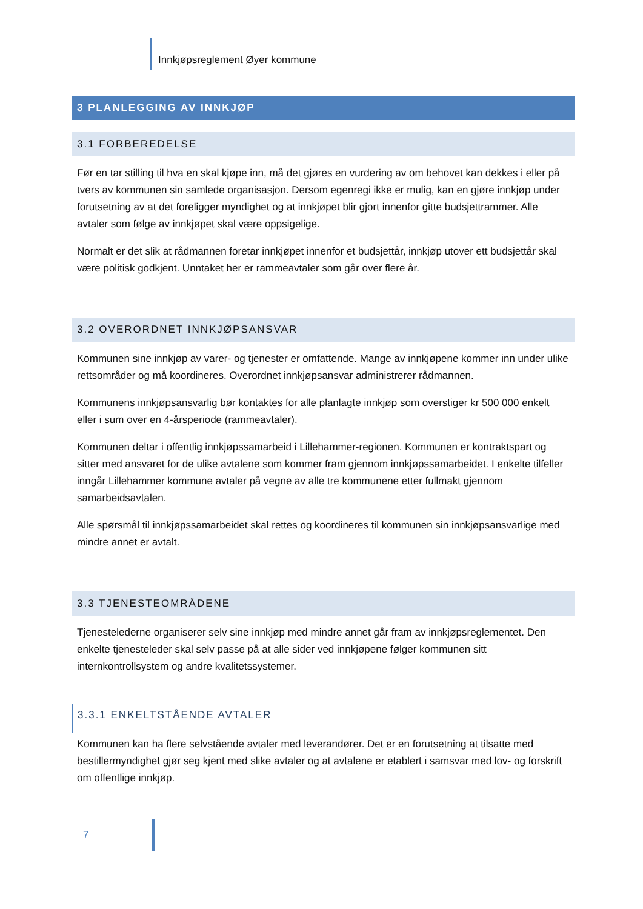Innkjøpsreglement Øyer kommune
3 PLANLEGGING AV INNKJØP
3.1 FORBEREDELSE
Før en tar stilling til hva en skal kjøpe inn, må det gjøres en vurdering av om behovet kan dekkes i eller på tvers av kommunen sin samlede organisasjon. Dersom egenregi ikke er mulig, kan en gjøre innkjøp under forutsetning av at det foreligger myndighet og at innkjøpet blir gjort innenfor gitte budsjettrammer. Alle avtaler som følge av innkjøpet skal være oppsigelige.
Normalt er det slik at rådmannen foretar innkjøpet innenfor et budsjettår, innkjøp utover ett budsjettår skal være politisk godkjent. Unntaket her er rammeavtaler som går over flere år.
3.2 OVERORDNET INNKJØPSANSVAR
Kommunen sine innkjøp av varer- og tjenester er omfattende. Mange av innkjøpene kommer inn under ulike rettsområder og må koordineres. Overordnet innkjøpsansvar administrerer rådmannen.
Kommunens innkjøpsansvarlig bør kontaktes for alle planlagte innkjøp som overstiger kr 500 000 enkelt eller i sum over en 4-årsperiode (rammeavtaler).
Kommunen deltar i offentlig innkjøpssamarbeid i Lillehammer-regionen. Kommunen er kontraktspart og sitter med ansvaret for de ulike avtalene som kommer fram gjennom innkjøpssamarbeidet. I enkelte tilfeller inngår Lillehammer kommune avtaler på vegne av alle tre kommunene etter fullmakt gjennom samarbeidsavtalen.
Alle spørsmål til innkjøpssamarbeidet skal rettes og koordineres til kommunen sin innkjøpsansvarlige med mindre annet er avtalt.
3.3 TJENESTEOMRÅDENE
Tjenestelederne organiserer selv sine innkjøp med mindre annet går fram av innkjøpsreglementet. Den enkelte tjenesteleder skal selv passe på at alle sider ved innkjøpene følger kommunen sitt internkontrollsystem og andre kvalitetssystemer.
3.3.1 ENKELTSTÅENDE AVTALER
Kommunen kan ha flere selvstående avtaler med leverandører. Det er en forutsetning at tilsatte med bestillermyndighet gjør seg kjent med slike avtaler og at avtalene er etablert i samsvar med lov- og forskrift om offentlige innkjøp.
7